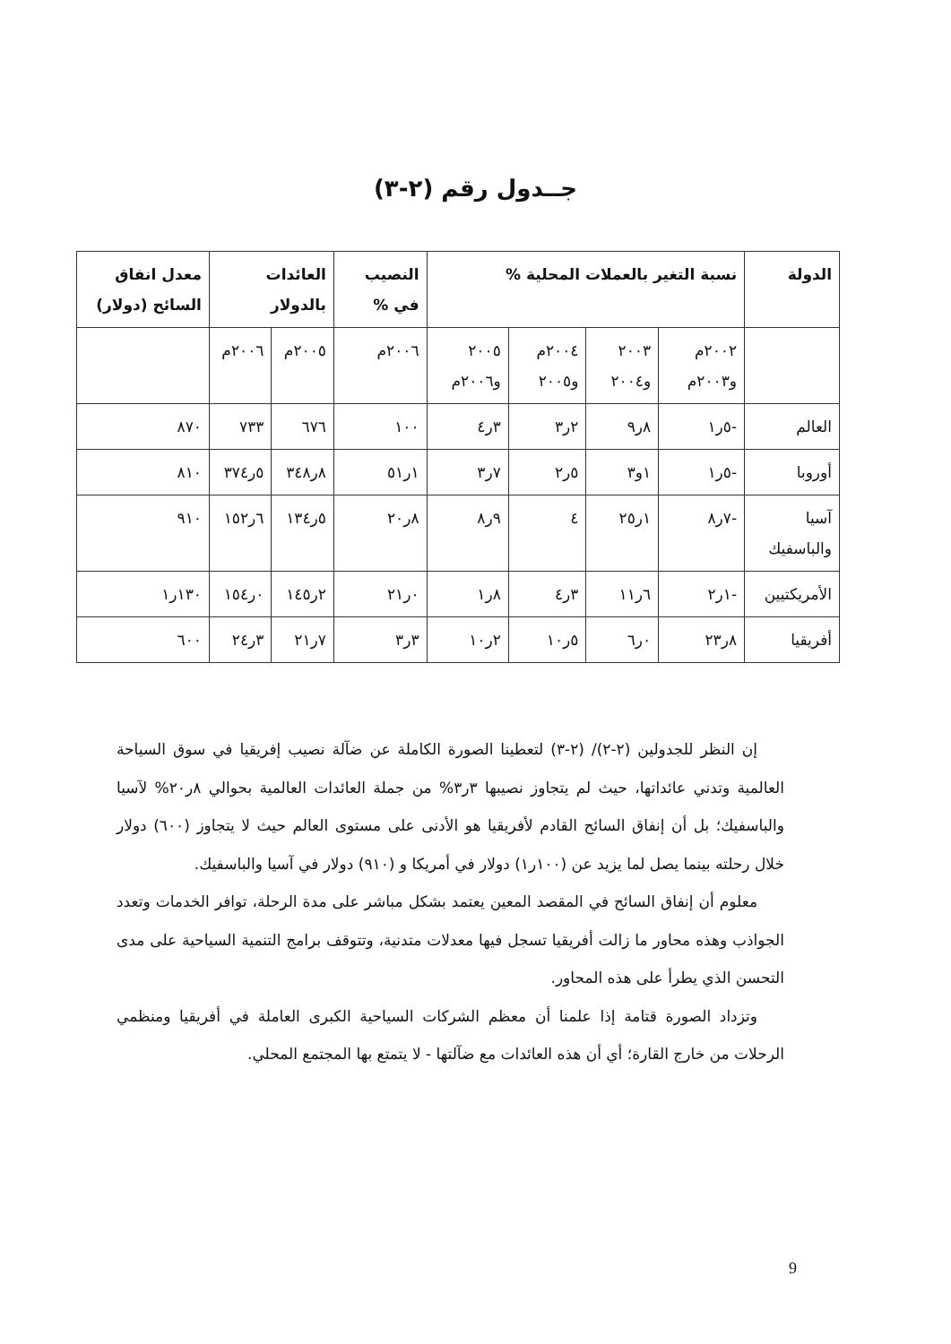جــدول رقم (٢-٣)
| الدولة | نسبة التغير بالعملات المحلية % | | | | النصيب في % | العائدات بالدولار | | معدل انفاق السائح (دولار) |
| --- | --- | --- | --- | --- | --- | --- | --- | --- |
| | ٢٠٠٢م و٢٠٠٣م | ٢٠٠٣ و٢٠٠٤ | ٢٠٠٤م و٢٠٠٥ | ٢٠٠٥ و٢٠٠٦م | ٢٠٠٦م | ٢٠٠٥م | ٢٠٠٦م | |
| العالم | -٥ر١ | ٨ر٩ | ٢ر٣ | ٣ر٤ | ١٠٠ | ٦٧٦ | ٧٣٣ | ٨٧٠ |
| أوروبا | -٥ر١ | ١و٣ | ٥ر٢ | ٧ر٣ | ١ر٥١ | ٨ر٣٤٨ | ٥ر٣٧٤ | ٨١٠ |
| آسيا والباسفيك | -٧ر٨ | ١ر٢٥ | ٤ | ٩ر٨ | ٨ر٢٠ | ٥ر١٣٤ | ٦ر١٥٢ | ٩١٠ |
| الأمريكتيين | -١ر٢ | ٦ر١١ | ٣ر٤ | ٨ر١ | ٠ر٢١ | ٢ر١٤٥ | ٠ر١٥٤ | ١٣٠ر١ |
| أفريقيا | ٨ر٢٣ | ٠ر٦ | ٥ر١٠ | ٢ر١٠ | ٣ر٣ | ٧ر٢١ | ٣ر٢٤ | ٦٠٠ |
إن النظر للجدولين (٢-٢)/ (٢-٣) لتعطينا الصورة الكاملة عن ضآلة نصيب إفريقيا في سوق السياحة العالمية وتدني عائداتها، حيث لم يتجاوز نصيبها ٣ر٣% من جملة العائدات العالمية بحوالي ٨ر٢٠% لآسيا والباسفيك؛ بل أن إنفاق السائح القادم لأفريقيا هو الأدنى على مستوى العالم حيث لا يتجاوز (٦٠٠) دولار خلال رحلته بينما يصل لما يزيد عن (١٠٠ر١) دولار في أمريكا و (٩١٠) دولار في آسيا والباسفيك.
معلوم أن إنفاق السائح في المقصد المعين يعتمد بشكل مباشر على مدة الرحلة، توافر الخدمات وتعدد الجواذب وهذه محاور ما زالت أفريقيا تسجل فيها معدلات متدنية، وتتوقف برامج التنمية السياحية على مدى التحسن الذي يطرأ على هذه المحاور.
وتزداد الصورة قتامة إذا علمنا أن معظم الشركات السياحية الكبرى العاملة في أفريقيا ومنظمي الرحلات من خارج القارة؛ أي أن هذه العائدات مع ضآلتها - لا يتمتع بها المجتمع المحلي.
9